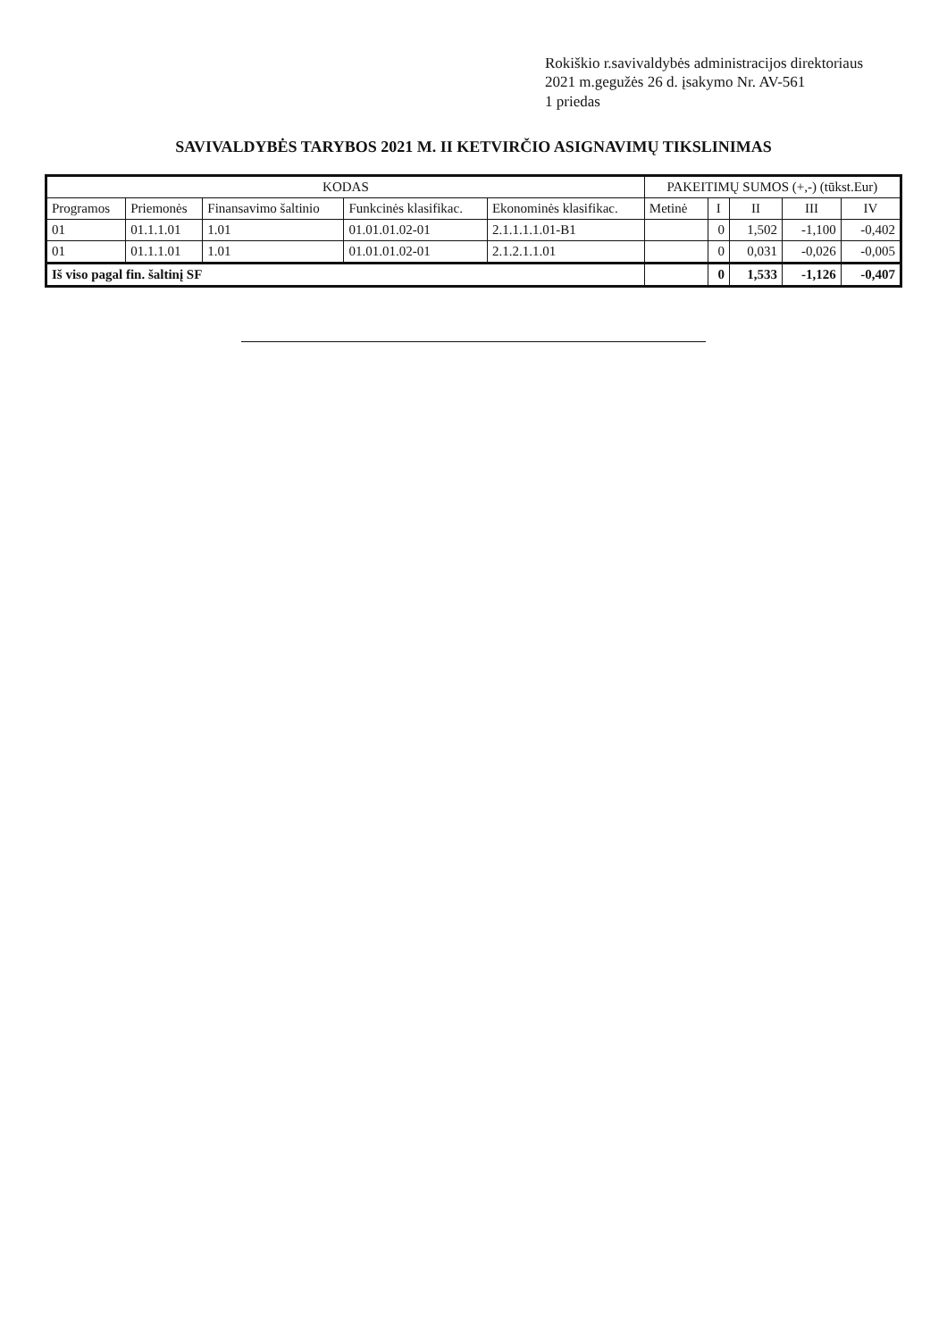Rokiškio r.savivaldybės administracijos direktoriaus
2021 m.gegužės 26 d. įsakymo Nr. AV-561
1 priedas
SAVIVALDYBĖS TARYBOS 2021 M. II KETVIRČIO ASIGNAVIMŲ TIKSLINIMAS
| KODAS | | | | | PAKEITIMŲ SUMOS (+,-) (tūkst.Eur) | | | | |
| --- | --- | --- | --- | --- | --- | --- | --- | --- | --- |
| Programos | Priemonės | Finansavimo šaltinio | Funkcinės klasifikac. | Ekonominės klasifikac. | Metinė | I | II | III | IV |
| 01 | 01.1.1.01 | 1.01 | 01.01.01.02-01 | 2.1.1.1.1.01-B1 | | 0 | 1,502 | -1,100 | -0,402 |
| 01 | 01.1.1.01 | 1.01 | 01.01.01.02-01 | 2.1.2.1.1.01 | | 0 | 0,031 | -0,026 | -0,005 |
| Iš viso pagal fin. šaltinį SF | | | | | | 0 | 1,533 | -1,126 | -0,407 |